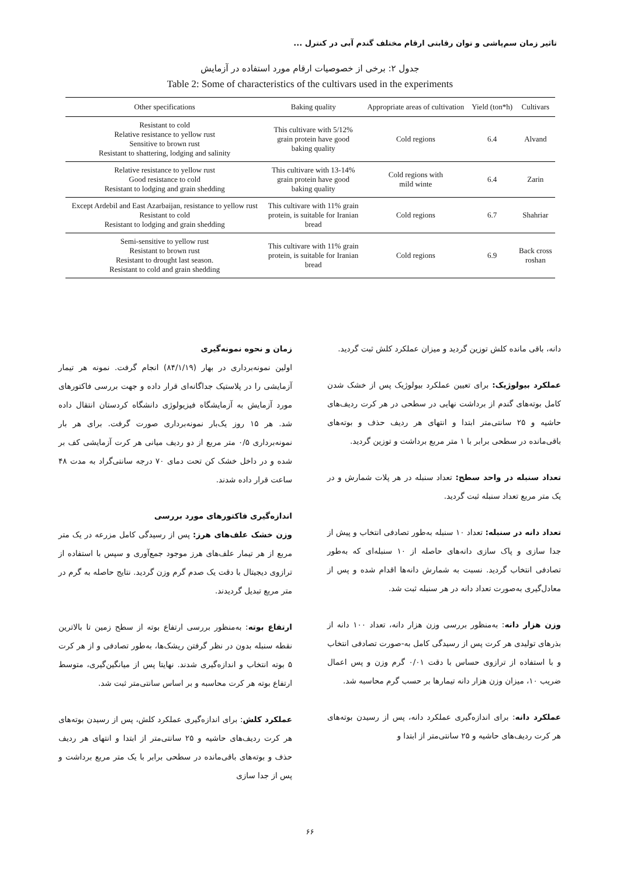تاثیر زمان سم‌پاشی و توان رقابتی ارقام مختلف گندم آبی در کنترل ...
جدول ۲: برخی از خصوصیات ارقام مورد استفاده در آزمایش
Table 2: Some of characteristics of the cultivars used in the experiments
| Other specifications | Baking quality | Appropriate areas of cultivation | Yield (ton*h) | Cultivars |
| --- | --- | --- | --- | --- |
| Resistant to cold Relative resistance to yellow rust Sensitive to brown rust Resistant to shattering, lodging and salinity | This cultivare with 5/12% grain protein have good baking quality | Cold regions | 6.4 | Alvand |
| Relative resistance to yellow rust Good resistance to cold Resistant to lodging and grain shedding | This cultivare with 13-14% grain protein have good baking quality | Cold regions with mild winte | 6.4 | Zarin |
| Except Ardebil and East Azarbaijan, resistance to yellow rust Resistant to cold Resistant to lodging and grain shedding | This cultivare with 11% grain protein, is suitable for Iranian bread | Cold regions | 6.7 | Shahriar |
| Semi-sensitive to yellow rust Resistant to brown rust Resistant to drought last season. Resistant to cold and grain shedding | This cultivare with 11% grain protein, is suitable for Iranian bread | Cold regions | 6.9 | Back cross roshan |
زمان و نحوه نمونه‌گیری
اولین نمونه‌برداری در بهار (۸۴/۱/۱۹) انجام گرفت. نمونه هر تیمار آزمایشی را در پلاستیک جداگانه‌ای قرار داده و جهت بررسی فاکتورهای مورد آزمایش به آزمایشگاه فیزیولوژی دانشگاه کردستان انتقال داده شد. هر ۱۵ روز یک‌بار نمونه‌برداری صورت گرفت. برای هر بار نمونه‌برداری ۰/۵ متر مربع از دو ردیف میانی هر کرت آزمایشی کف بر شده و در داخل خشک کن تحت دمای ۷۰ درجه سانتی‌گراد به مدت ۴۸ ساعت قرار داده شدند.
اندازه‌گیری فاکتورهای مورد بررسی
وزن خشک علف‌های هرز: پس از رسیدگی کامل مزرعه در یک متر مربع از هر تیمار علف‌های هرز موجود جمع‌آوری و سپس با استفاده از ترازوی دیجیتال با دقت یک صدم گرم وزن گردید. نتایج حاصله به گرم در متر مربع تبدیل گردیدند.
ارتفاع بوته: به‌منظور بررسی ارتفاع بوته از سطح زمین تا بالاترین نقطه سنبله بدون در نظر گرفتن ریشک‌ها، به‌طور تصادفی و از هر کرت ۵ بوته انتخاب و اندازه‌گیری شدند. نهایتا پس از میانگین‌گیری، متوسط ارتفاع بوته هر کرت محاسبه و بر اساس سانتی‌متر ثبت شد.
عملکرد کلش: برای اندازه‌گیری عملکرد کلش، پس از رسیدن بوته‌های هر کرت ردیف‌های حاشیه و ۲۵ سانتی‌متر از ابتدا و انتهای هر ردیف حذف و بوته‌های باقی‌مانده در سطحی برابر با یک متر مربع برداشت و پس از جدا سازی
دانه، باقی مانده کلش توزین گردید و میزان عملکرد کلش ثبت گردید.
عملکرد بیولوژیک: برای تعیین عملکرد بیولوژیک پس از خشک شدن کامل بوته‌های گندم از برداشت نهایی در سطحی در هر کرت ردیف‌های حاشیه و ۲۵ سانتی‌متر ابتدا و انتهای هر ردیف حذف و بوته‌های باقی‌مانده در سطحی برابر با ۱ متر مربع برداشت و توزین گردید.
تعداد سنبله در واحد سطح: تعداد سنبله در هر پلات شمارش و در یک متر مربع تعداد سنبله ثبت گردید.
تعداد دانه در سنبله: تعداد ۱۰ سنبله به‌طور تصادفی انتخاب و پیش از جدا سازی و پاک سازی دانه‌های حاصله از ۱۰ سنبله‌ای که به‌طور تصادفی انتخاب گردید. نسبت به شمارش دانه‌ها اقدام شده و پس از معادل‌گیری به‌صورت تعداد دانه در هر سنبله ثبت شد.
وزن هزار دانه: به‌منظور بررسی وزن هزار دانه، تعداد ۱۰۰ دانه از بذرهای تولیدی هر کرت پس از رسیدگی کامل به-صورت تصادفی انتخاب و با استفاده از ترازوی حساس با دقت ۰/۰۱ گرم وزن و پس اعمال ضریب ۱۰، میزان وزن هزار دانه تیمارها بر حسب گرم محاسبه شد.
عملکرد دانه: برای اندازه‌گیری عملکرد دانه، پس از رسیدن بوته‌های هر کرت ردیف‌های حاشیه و ۲۵ سانتی‌متر از ابتدا و
۶۶